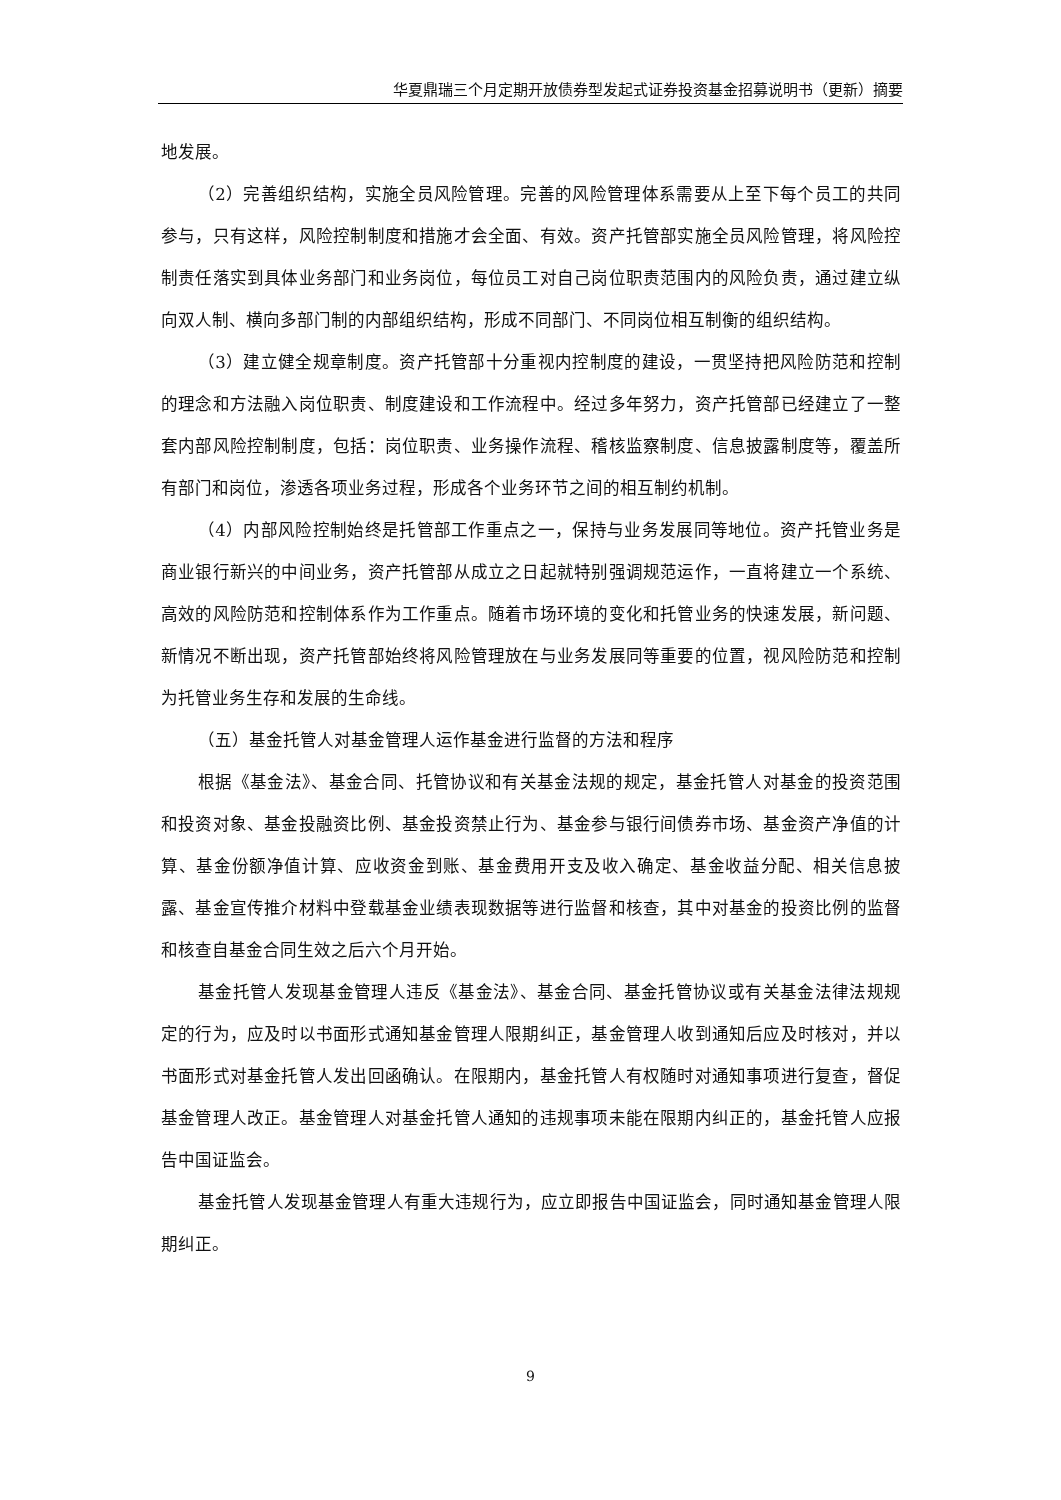华夏鼎瑞三个月定期开放债券型发起式证券投资基金招募说明书（更新）摘要
地发展。
（2）完善组织结构，实施全员风险管理。完善的风险管理体系需要从上至下每个员工的共同参与，只有这样，风险控制制度和措施才会全面、有效。资产托管部实施全员风险管理，将风险控制责任落实到具体业务部门和业务岗位，每位员工对自己岗位职责范围内的风险负责，通过建立纵向双人制、横向多部门制的内部组织结构，形成不同部门、不同岗位相互制衡的组织结构。
（3）建立健全规章制度。资产托管部十分重视内控制度的建设，一贯坚持把风险防范和控制的理念和方法融入岗位职责、制度建设和工作流程中。经过多年努力，资产托管部已经建立了一整套内部风险控制制度，包括：岗位职责、业务操作流程、稽核监察制度、信息披露制度等，覆盖所有部门和岗位，渗透各项业务过程，形成各个业务环节之间的相互制约机制。
（4）内部风险控制始终是托管部工作重点之一，保持与业务发展同等地位。资产托管业务是商业银行新兴的中间业务，资产托管部从成立之日起就特别强调规范运作，一直将建立一个系统、高效的风险防范和控制体系作为工作重点。随着市场环境的变化和托管业务的快速发展，新问题、新情况不断出现，资产托管部始终将风险管理放在与业务发展同等重要的位置，视风险防范和控制为托管业务生存和发展的生命线。
（五）基金托管人对基金管理人运作基金进行监督的方法和程序
根据《基金法》、基金合同、托管协议和有关基金法规的规定，基金托管人对基金的投资范围和投资对象、基金投融资比例、基金投资禁止行为、基金参与银行间债券市场、基金资产净值的计算、基金份额净值计算、应收资金到账、基金费用开支及收入确定、基金收益分配、相关信息披露、基金宣传推介材料中登载基金业绩表现数据等进行监督和核查，其中对基金的投资比例的监督和核查自基金合同生效之后六个月开始。
基金托管人发现基金管理人违反《基金法》、基金合同、基金托管协议或有关基金法律法规规定的行为，应及时以书面形式通知基金管理人限期纠正，基金管理人收到通知后应及时核对，并以书面形式对基金托管人发出回函确认。在限期内，基金托管人有权随时对通知事项进行复查，督促基金管理人改正。基金管理人对基金托管人通知的违规事项未能在限期内纠正的，基金托管人应报告中国证监会。
基金托管人发现基金管理人有重大违规行为，应立即报告中国证监会，同时通知基金管理人限期纠正。
9